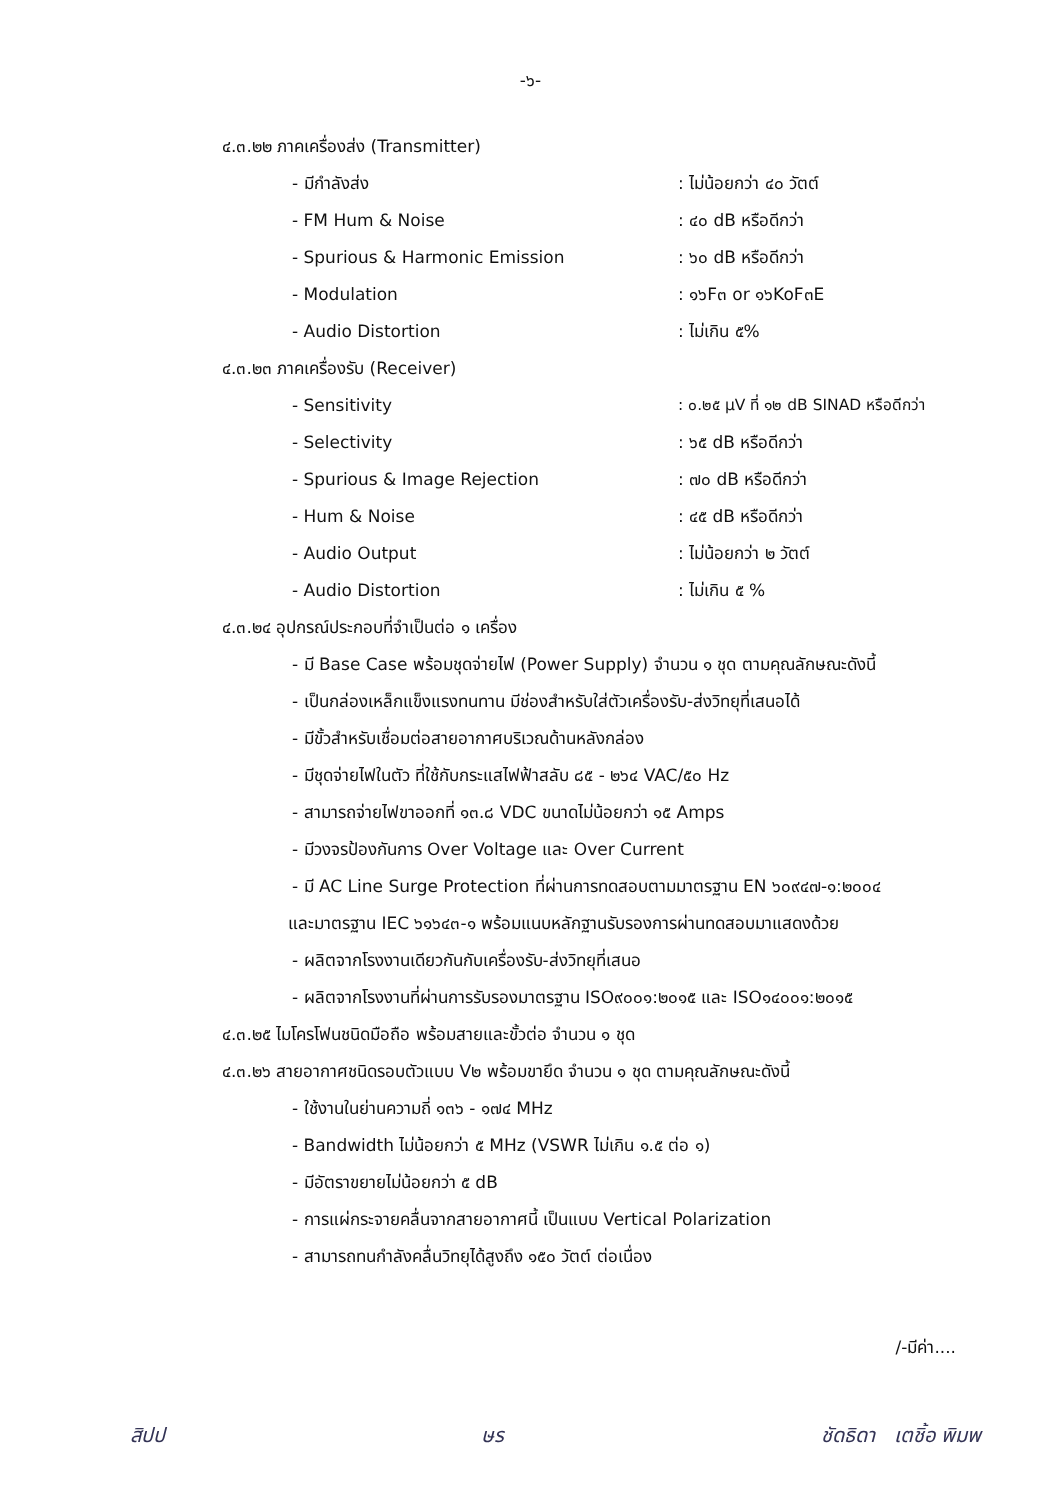-๖-
๔.๓.๒๒ ภาคเครื่องส่ง (Transmitter)
- มีกำลังส่ง: ไม่น้อยกว่า ๔๐ วัตต์
- FM Hum & Noise: ๔๐ dB หรือดีกว่า
- Spurious & Harmonic Emission: ๖๐ dB หรือดีกว่า
- Modulation: ๑๖F๓ or ๑๖KoF๓E
- Audio Distortion: ไม่เกิน ๕%
๔.๓.๒๓ ภาคเครื่องรับ (Receiver)
- Sensitivity: ๐.๒๕ µV ที่ ๑๒ dB SINAD หรือดีกว่า
- Selectivity: ๖๕ dB หรือดีกว่า
- Spurious & Image Rejection: ๗๐ dB หรือดีกว่า
- Hum & Noise: ๔๕ dB หรือดีกว่า
- Audio Output: ไม่น้อยกว่า ๒ วัตต์
- Audio Distortion: ไม่เกิน ๕ %
๔.๓.๒๔ อุปกรณ์ประกอบที่จำเป็นต่อ ๑ เครื่อง
- มี Base Case พร้อมชุดจ่ายไฟ (Power Supply) จำนวน ๑ ชุด ตามคุณลักษณะดังนี้
- เป็นกล่องเหล็กแข็งแรงทนทาน มีช่องสำหรับใส่ตัวเครื่องรับ-ส่งวิทยุที่เสนอได้
- มีขั้วสำหรับเชื่อมต่อสายอากาศบริเวณด้านหลังกล่อง
- มีชุดจ่ายไฟในตัว ที่ใช้กับกระแสไฟฟ้าสลับ ๘๕ - ๒๖๔ VAC/๕๐ Hz
- สามารถจ่ายไฟขาออกที่ ๑๓.๘ VDC ขนาดไม่น้อยกว่า ๑๕ Amps
- มีวงจรป้องกันการ Over Voltage และ Over Current
- มี AC Line Surge Protection ที่ผ่านการทดสอบตามมาตรฐาน EN ๖๐๙๔๗-๑:๒๐๐๔
และมาตรฐาน IEC ๖๑๖๔๓-๑ พร้อมแนบหลักฐานรับรองการผ่านทดสอบมาแสดงด้วย
- ผลิตจากโรงงานเดียวกันกับเครื่องรับ-ส่งวิทยุที่เสนอ
- ผลิตจากโรงงานที่ผ่านการรับรองมาตรฐาน ISO๙๐๐๑:๒๐๑๕ และ ISO๑๔๐๐๑:๒๐๑๕
๔.๓.๒๕ ไมโครโฟนชนิดมือถือ พร้อมสายและขั้วต่อ จำนวน ๑ ชุด
๔.๓.๒๖ สายอากาศชนิดรอบตัวแบบ V๒ พร้อมขายึด จำนวน ๑ ชุด ตามคุณลักษณะดังนี้
- ใช้งานในย่านความถี่ ๑๓๖ - ๑๗๔ MHz
- Bandwidth ไม่น้อยกว่า ๕ MHz (VSWR ไม่เกิน ๑.๕ ต่อ ๑)
- มีอัตราขยายไม่น้อยกว่า ๕ dB
- การแผ่กระจายคลื่นจากสายอากาศนี้ เป็นแบบ Vertical Polarization
- สามารถทนกำลังคลื่นวิทยุได้สูงถึง ๑๕๐ วัตต์ ต่อเนื่อง
/-มีค่า....
สิปป ษร ชัดธิดา เตชิ้อ พิมพ